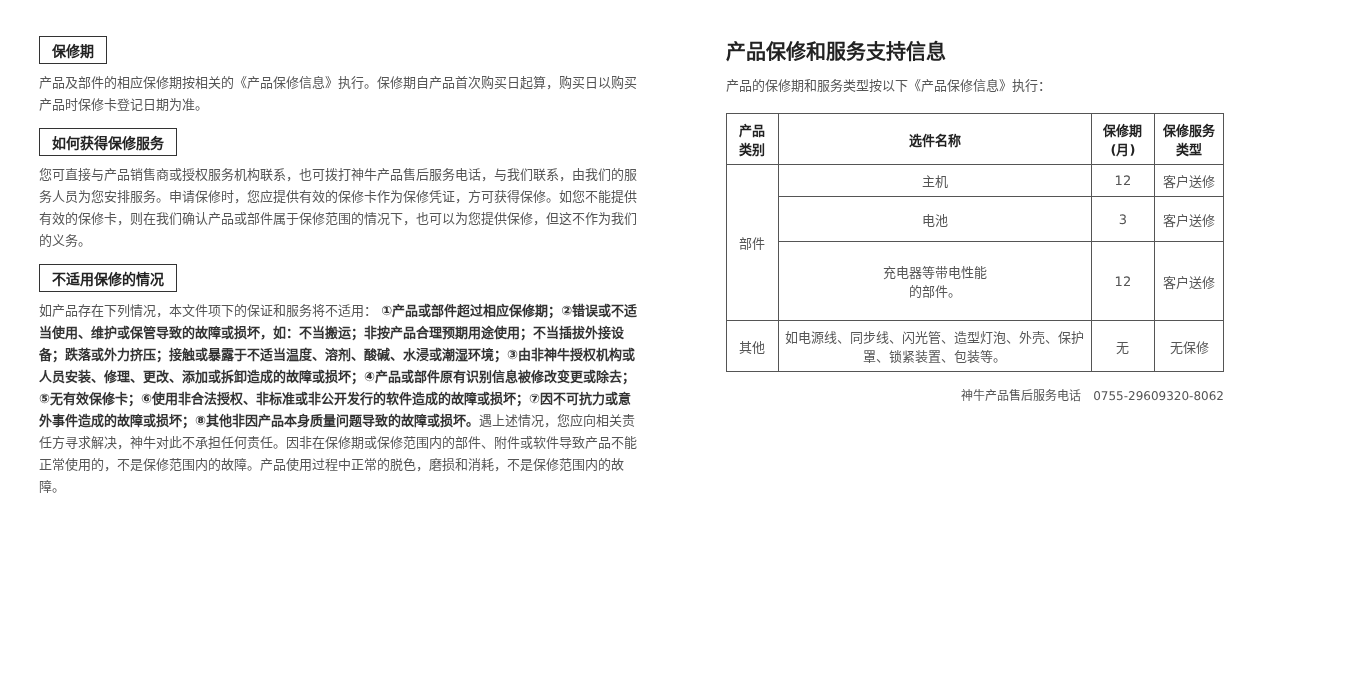保修期
产品及部件的相应保修期按相关的《产品保修信息》执行。保修期自产品首次购买日起算，购买日以购买产品时保修卡登记日期为准。
如何获得保修服务
您可直接与产品销售商或授权服务机构联系，也可拨打神牛产品售后服务电话，与我们联系，由我们的服务人员为您安排服务。申请保修时，您应提供有效的保修卡作为保修凭证，方可获得保修。如您不能提供有效的保修卡，则在我们确认产品或部件属于保修范围的情况下，也可以为您提供保修，但这不作为我们的义务。
不适用保修的情况
如产品存在下列情况，本文件项下的保证和服务将不适用： ①产品或部件超过相应保修期；②错误或不适当使用、维护或保管导致的故障或损坏，如：不当搬运；非按产品合理预期用途使用；不当插拔外接设备；跌落或外力挤压；接触或暴露于不适当温度、溶剂、酸碱、水浸或潮湿环境；③由非神牛授权机构或人员安装、修理、更改、添加或拆卸造成的故障或损坏；④产品或部件原有识别信息被修改变更或除去；⑤无有效保修卡；⑥使用非合法授权、非标准或非公开发行的软件造成的故障或损坏；⑦因不可抗力或意外事件造成的故障或损坏；⑧其他非因产品本身质量问题导致的故障或损坏。遇上述情况，您应向相关责任方寻求解决，神牛对此不承担任何责任。因非在保修期或保修范围内的部件、附件或软件导致产品不能正常使用的，不是保修范围内的故障。产品使用过程中正常的脱色，磨损和消耗，不是保修范围内的故障。
产品保修和服务支持信息
产品的保修期和服务类型按以下《产品保修信息》执行：
| 产品类别 | 选件名称 | 保修期(月) | 保修服务类型 |
| --- | --- | --- | --- |
| 部件 | 主机 | 12 | 客户送修 |
| | 电池 | 3 | 客户送修 |
| | 充电器等带电性能 的部件。 | 12 | 客户送修 |
| 其他 | 如电源线、同步线、闪光管、造型灯泡、外壳、保护罩、锁紧装置、包装等。 | 无 | 无保修 |
神牛产品售后服务电话　0755-29609320-8062